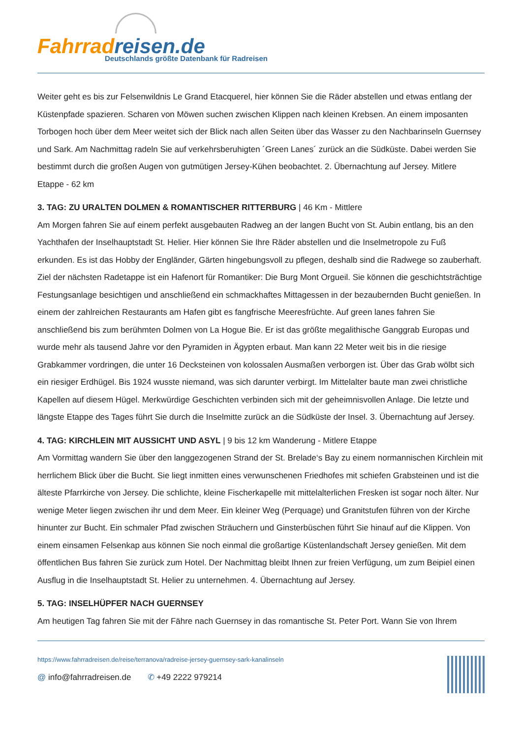Fahrrad reisen.de
Deutschlands größte Datenbank für Radreisen
Weiter geht es bis zur Felsenwildnis Le Grand Etacquerel, hier können Sie die Räder abstellen und etwas entlang der Küstenpfade spazieren. Scharen von Möwen suchen zwischen Klippen nach kleinen Krebsen. An einem imposanten Torbogen hoch über dem Meer weitet sich der Blick nach allen Seiten über das Wasser zu den Nachbarinseln Guernsey und Sark. Am Nachmittag radeln Sie auf verkehrsberuhigten ´Green Lanes´ zurück an die Südküste. Dabei werden Sie bestimmt durch die großen Augen von gutmütigen Jersey-Kühen beobachtet. 2. Übernachtung auf Jersey. Mitlere Etappe - 62 km
3. TAG: ZU URALTEN DOLMEN & ROMANTISCHER RITTERBURG | 46 Km - Mittlere
Am Morgen fahren Sie auf einem perfekt ausgebauten Radweg an der langen Bucht von St. Aubin entlang, bis an den Yachthafen der Inselhauptstadt St. Helier. Hier können Sie Ihre Räder abstellen und die Inselmetropole zu Fuß erkunden. Es ist das Hobby der Engländer, Gärten hingebungsvoll zu pflegen, deshalb sind die Radwege so zauberhaft. Ziel der nächsten Radetappe ist ein Hafenort für Romantiker: Die Burg Mont Orgueil. Sie können die geschichtsträchtige Festungsanlage besichtigen und anschließend ein schmackhaftes Mittagessen in der bezaubernden Bucht genießen. In einem der zahlreichen Restaurants am Hafen gibt es fangfrische Meeresfrüchte. Auf green lanes fahren Sie anschließend bis zum berühmten Dolmen von La Hogue Bie. Er ist das größte megalithische Ganggrab Europas und wurde mehr als tausend Jahre vor den Pyramiden in Ägypten erbaut. Man kann 22 Meter weit bis in die riesige Grabkammer vordringen, die unter 16 Decksteinen von kolossalen Ausmaßen verborgen ist. Über das Grab wölbt sich ein riesiger Erdhügel. Bis 1924 wusste niemand, was sich darunter verbirgt. Im Mittelalter baute man zwei christliche Kapellen auf diesem Hügel. Merkwürdige Geschichten verbinden sich mit der geheimnisvollen Anlage. Die letzte und längste Etappe des Tages führt Sie durch die Inselmitte zurück an die Südküste der Insel. 3. Übernachtung auf Jersey.
4. TAG: KIRCHLEIN MIT AUSSICHT UND ASYL | 9 bis 12 km Wanderung - Mitlere Etappe
Am Vormittag wandern Sie über den langgezogenen Strand der St. Brelade‘s Bay zu einem normannischen Kirchlein mit herrlichem Blick über die Bucht. Sie liegt inmitten eines verwunschenen Friedhofes mit schiefen Grabsteinen und ist die älteste Pfarrkirche von Jersey. Die schlichte, kleine Fischerkapelle mit mittelalterlichen Fresken ist sogar noch älter. Nur wenige Meter liegen zwischen ihr und dem Meer. Ein kleiner Weg (Perquage) und Granitstufen führen von der Kirche hinunter zur Bucht. Ein schmaler Pfad zwischen Sträuchern und Ginsterbüschen führt Sie hinauf auf die Klippen. Von einem einsamen Felsenkap aus können Sie noch einmal die großartige Küstenlandschaft Jersey genießen. Mit dem öffentlichen Bus fahren Sie zurück zum Hotel. Der Nachmittag bleibt Ihnen zur freien Verfügung, um zum Beipiel einen Ausflug in die Inselhauptstadt St. Helier zu unternehmen. 4. Übernachtung auf Jersey.
5. TAG: INSELHÜPFER NACH GUERNSEY
Am heutigen Tag fahren Sie mit der Fähre nach Guernsey in das romantische St. Peter Port. Wann Sie von Ihrem
https://www.fahrradreisen.de/reise/terranova/radreise-jersey-guernsey-sark-kanalinseln
@ info@fahrradreisen.de ✆ +49 2222 979214